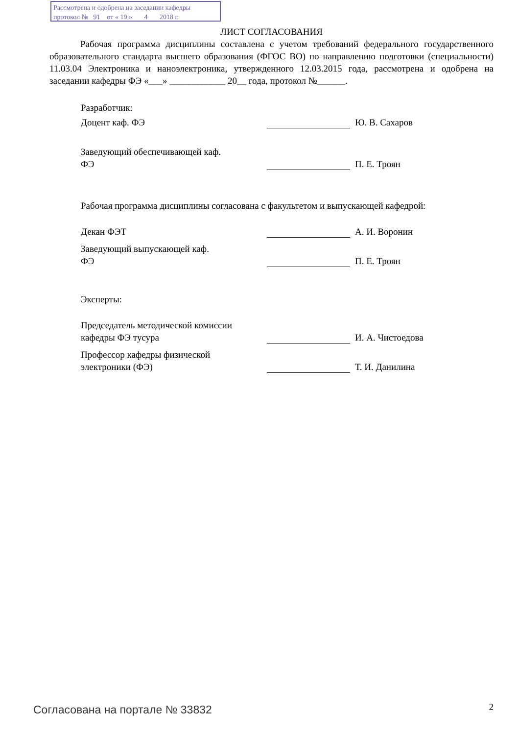Рассмотрена и одобрена на заседании кафедры
протокол № 91 от « 19 » 4 2018 г.
ЛИСТ СОГЛАСОВАНИЯ
Рабочая программа дисциплины составлена с учетом требований федерального государственного образовательного стандарта высшего образования (ФГОС ВО) по направлению подготовки (специальности) 11.03.04 Электроника и наноэлектроника, утвержденного 12.03.2015 года, рассмотрена и одобрена на заседании кафедры ФЭ «___» ____________ 20__ года, протокол №______.
Разработчик:
Доцент каф. ФЭ Ю. В. Сахаров
Заведующий обеспечивающей каф.
ФЭ
П. Е. Троян
Рабочая программа дисциплины согласована с факультетом и выпускающей кафедрой:
Декан ФЭТ А. И. Воронин
Заведующий выпускающей каф.
ФЭ
П. Е. Троян
Эксперты:
Председатель методической комиссии кафедры ФЭ тусура
И. А. Чистоедова
Профессор кафедры физической
электроники (ФЭ)
Т. И. Данилина
Согласована на портале № 33832 2